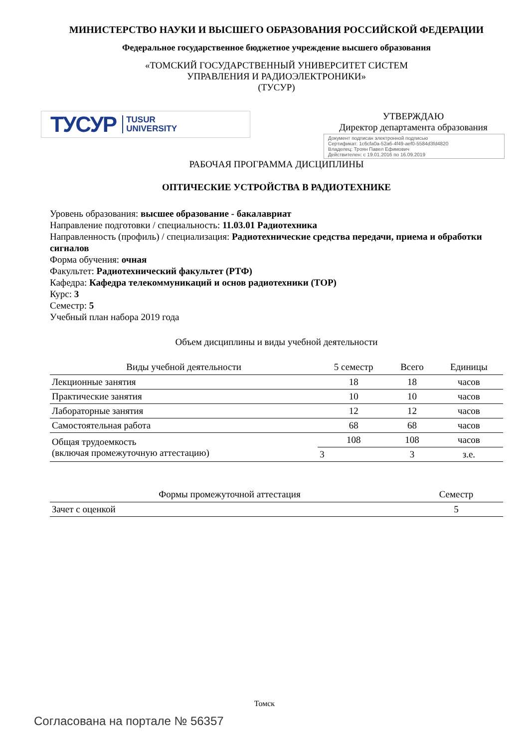МИНИСТЕРСТВО НАУКИ И ВЫСШЕГО ОБРАЗОВАНИЯ РОССИЙСКОЙ ФЕДЕРАЦИИ
Федеральное государственное бюджетное учреждение высшего образования
«ТОМСКИЙ ГОСУДАРСТВЕННЫЙ УНИВЕРСИТЕТ СИСТЕМ
УПРАВЛЕНИЯ И РАДИОЭЛЕКТРОНИКИ»
(ТУСУР)
ТУСУР TUSUR
UNIVERSITY
УТВЕРЖДАЮ
Директор департамента образования
Документ подписан электронной подписью
Сертификат: 1c6cfa0a-52a6-4f49-aef0-5584d3fd4820
Владелец: Троян Павел Ефимович
Действителен: с 19.01.2016 по 16.09.2019
РАБОЧАЯ ПРОГРАММА ДИСЦИПЛИНЫ
ОПТИЧЕСКИЕ УСТРОЙСТВА В РАДИОТЕХНИКЕ
Уровень образования: высшее образование - бакалавриат
Направление подготовки / специальность: 11.03.01 Радиотехника
Направленность (профиль) / специализация: Радиотехнические средства передачи, приема и обработки сигналов
Форма обучения: очная
Факультет: Радиотехнический факультет (РТФ)
Кафедра: Кафедра телекоммуникаций и основ радиотехники (ТОР)
Курс: 3
Семестр: 5
Учебный план набора 2019 года
Объем дисциплины и виды учебной деятельности
| Виды учебной деятельности | 5 семестр | Всего | Единицы |
| --- | --- | --- | --- |
| Лекционные занятия | 18 | 18 | часов |
| Практические занятия | 10 | 10 | часов |
| Лабораторные занятия | 12 | 12 | часов |
| Самостоятельная работа | 68 | 68 | часов |
| Общая трудоемкость (включая промежуточную аттестацию) | 108 | 108 | часов |
| | 3 | 3 | з.е. |
| Формы промежуточной аттестация | Семестр |
| --- | --- |
| Зачет с оценкой | 5 |
Томск
Согласована на портале № 56357